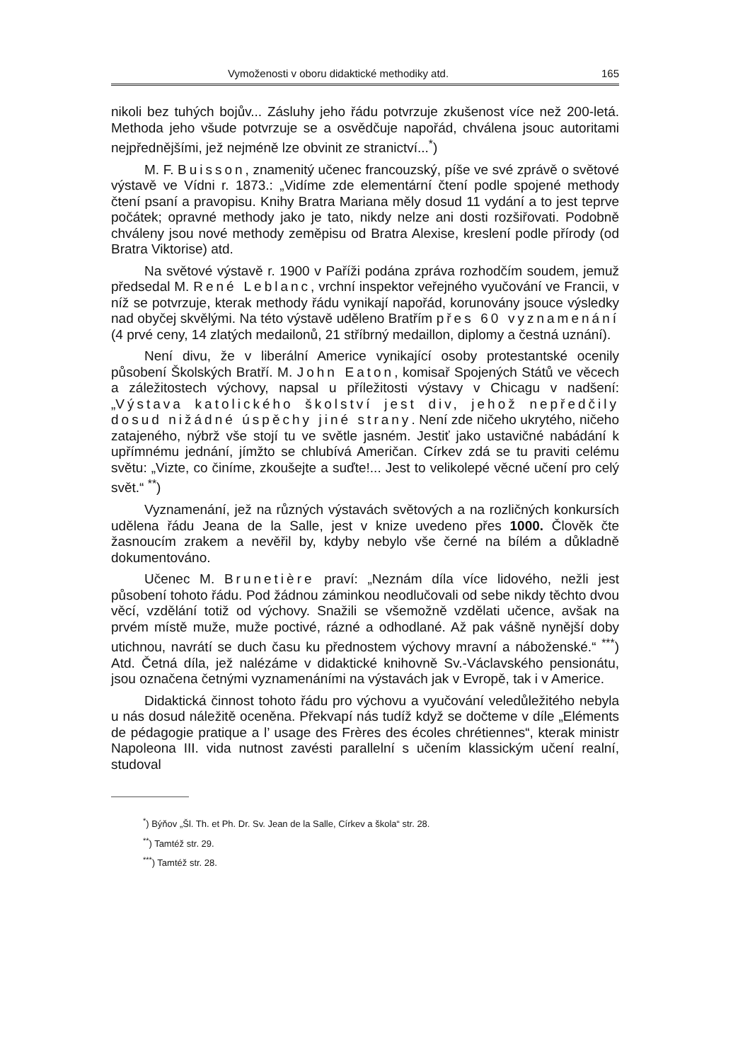Vymoženosti v oboru didaktické methodiky atd. 165
nikoli bez tuhých bojův... Zásluhy jeho řádu potvrzuje zkušenost více než 200-letá. Methoda jeho všude potvrzuje se a osvědčuje napořád, chválena jsouc autoritami nejpřednějšími, jež nejméně lze obvinit ze stranictví...<sup>*</sup>)
M. F. Buisson, znamenitý učenec francouzský, píše ve své zprávě o světové výstavě ve Vídni r. 1873.: „Vidíme zde elementární čtení podle spojené methody čtení psaní a pravopisu. Knihy Bratra Mariana měly dosud 11 vydání a to jest teprve počátek; opravné methody jako je tato, nikdy nelze ani dosti rozšiřovati. Podobně chváleny jsou nové methody zeměpisu od Bratra Alexise, kreslení podle přírody (od Bratra Viktorise) atd.
Na světové výstavě r. 1900 v Paříži podána zpráva rozhodčím soudem, jemuž předsedal M. René Leblanc, vrchní inspektor veřejného vyučování ve Francii, v níž se potvrzuje, kterak methody řádu vynikají napořád, korunovány jsouce výsledky nad obyčej skvělými. Na této výstavě uděleno Bratřím přes 60 vyznamenání (4 prvé ceny, 14 zlatých medailonů, 21 stříbrný medaillon, diplomy a čestná uznání).
Není divu, že v liberální Americe vynikající osoby protestantské ocenily působení Školských Bratří. M. John Eaton, komisař Spojených Států ve věcech a záležitostech výchovy, napsal u příležitosti výstavy v Chicagu v nadšení: „Výstava katolického školství jest div, jehož nepředčily dosud nižádné úspěchy jiné strany. Není zde ničeho ukrytého, ničeho zatajeného, nýbrž vše stojí tu ve světle jasném. Jestiť jako ustavičné nabádání k upřímnému jednání, jímžto se chlubívá Američan. Církev zdá se tu praviti celému světu: „Vizte, co činíme, zkoušejte a suďte!... Jest to velikolepé věcné učení pro celý svět.“ <sup>**</sup>)
Vyznamenání, jež na různých výstavách světových a na rozličných konkursích udělena řádu Jeana de la Salle, jest v knize uvedeno přes 1000. Člověk čte žasnoucím zrakem a nevěřil by, kdyby nebylo vše černé na bílém a důkladně dokumentováno.
Učenec M. Brunetière praví: „Neznám díla více lidového, nežli jest působení tohoto řádu. Pod žádnou záminkou neodlučovali od sebe nikdy těchto dvou věcí, vzdělání totiž od výchovy. Snažili se všemožně vzdělati učence, avšak na prvém místě muže, muže poctivé, rázné a odhodlané. Až pak vášně nynější doby utichnou, navrátí se duch času ku přednostem výchovy mravní a náboženské.“ <sup>***</sup>) Atd. Četná díla, jež nalézáme v didaktické knihovně Sv.-Václavského pensionátu, jsou označena četnými vyznamenáními na výstavách jak v Evropě, tak i v Americe.
Didaktická činnost tohoto řádu pro výchovu a vyučování veledůležitého nebyla u nás dosud náležitě oceněna. Překvapí nás tudíž když se dočteme v díle „Eléments de pédagogie pratique a l’ usage des Frères des écoles chrétiennes“, kterak ministr Napoleona III. vida nutnost zavésti parallelní s učením klassickým učení realní, studoval
<sup>*</sup>) Býňov „Šl. Th. et Ph. Dr. Sv. Jean de la Salle, Církev a škola“ str. 28.
<sup>**</sup>) Tamtéž str. 29.
<sup>***</sup>) Tamtéž str. 28.